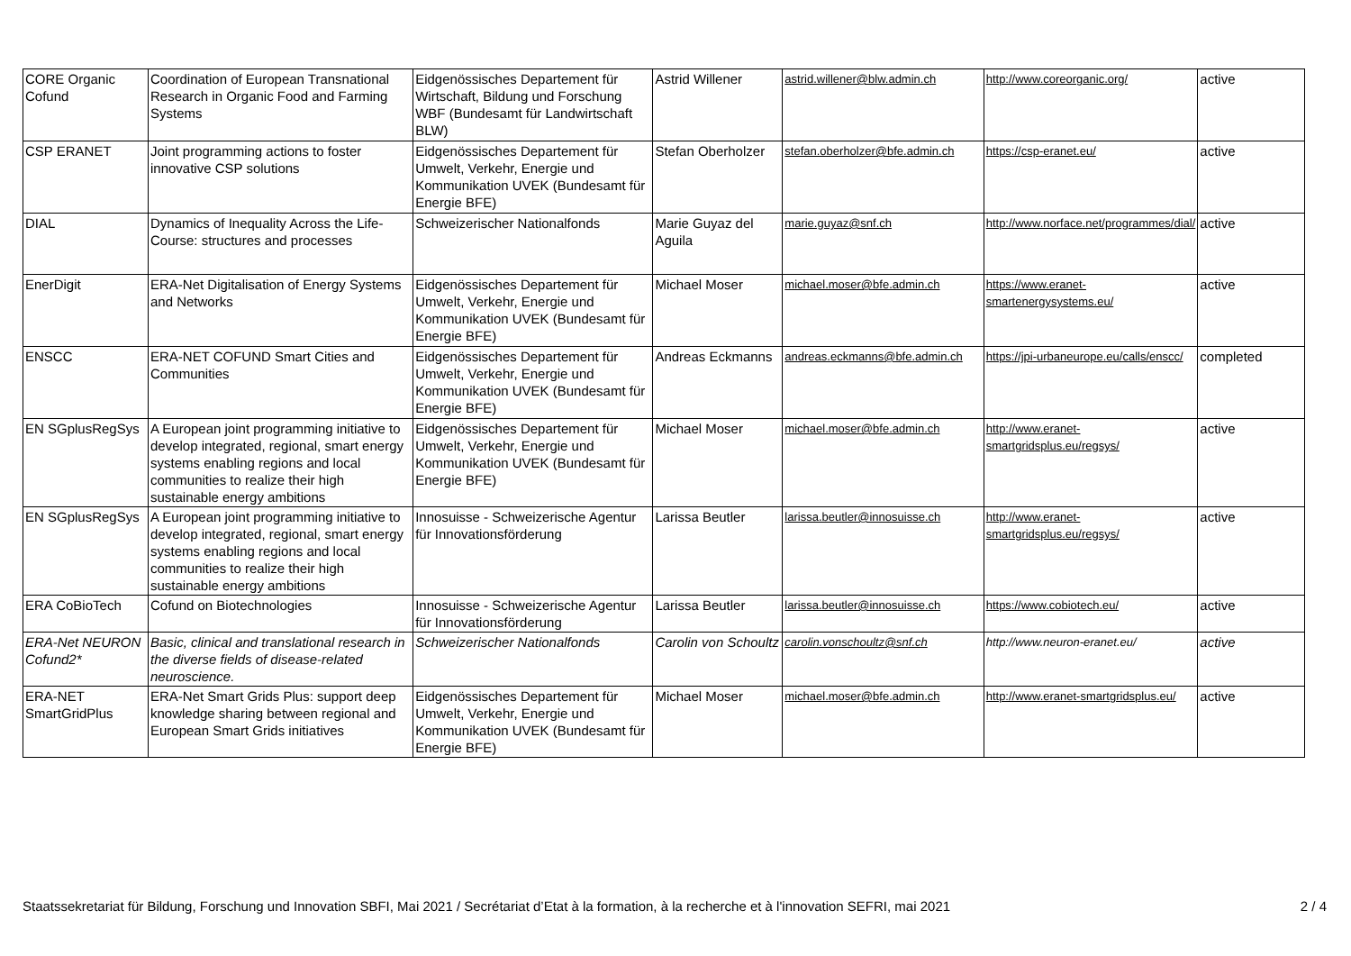| CORE Organic Cofund | Coordination of European Transnational Research in Organic Food and Farming Systems | Eidgenössisches Departement für Wirtschaft, Bildung und Forschung WBF (Bundesamt für Landwirtschaft BLW) | Astrid Willener | astrid.willener@blw.admin.ch | http://www.coreorganic.org/ | active |
| CSP ERANET | Joint programming actions to foster innovative CSP solutions | Eidgenössisches Departement für Umwelt, Verkehr, Energie und Kommunikation UVEK (Bundesamt für Energie BFE) | Stefan Oberholzer | stefan.oberholzer@bfe.admin.ch | https://csp-eranet.eu/ | active |
| DIAL | Dynamics of Inequality Across the Life-Course: structures and processes | Schweizerischer Nationalfonds | Marie Guyaz del Aguila | marie.guyaz@snf.ch | http://www.norface.net/programmes/dial/ | active |
| EnerDigit | ERA-Net Digitalisation of Energy Systems and Networks | Eidgenössisches Departement für Umwelt, Verkehr, Energie und Kommunikation UVEK (Bundesamt für Energie BFE) | Michael Moser | michael.moser@bfe.admin.ch | https://www.eranet-smartenergysystems.eu/ | active |
| ENSCC | ERA-NET COFUND Smart Cities and Communities | Eidgenössisches Departement für Umwelt, Verkehr, Energie und Kommunikation UVEK (Bundesamt für Energie BFE) | Andreas Eckmanns | andreas.eckmanns@bfe.admin.ch | https://jpi-urbaneurope.eu/calls/enscc/ | completed |
| EN SGplusRegSys | A European joint programming initiative to develop integrated, regional, smart energy systems enabling regions and local communities to realize their high sustainable energy ambitions | Eidgenössisches Departement für Umwelt, Verkehr, Energie und Kommunikation UVEK (Bundesamt für Energie BFE) | Michael Moser | michael.moser@bfe.admin.ch | http://www.eranet-smartgridsplus.eu/regsys/ | active |
| EN SGplusRegSys | A European joint programming initiative to develop integrated, regional, smart energy systems enabling regions and local communities to realize their high sustainable energy ambitions | Innosuisse - Schweizerische Agentur für Innovationsförderung | Larissa Beutler | larissa.beutler@innosuisse.ch | http://www.eranet-smartgridsplus.eu/regsys/ | active |
| ERA CoBioTech | Cofund on Biotechnologies | Innosuisse - Schweizerische Agentur für Innovationsförderung | Larissa Beutler | larissa.beutler@innosuisse.ch | https://www.cobiotech.eu/ | active |
| ERA-Net NEURON Cofund2* | Basic, clinical and translational research in the diverse fields of disease-related neuroscience. | Schweizerischer Nationalfonds | Carolin von Schoultz | carolin.vonschoultz@snf.ch | http://www.neuron-eranet.eu/ | active |
| ERA-NET SmartGridPlus | ERA-Net Smart Grids Plus: support deep knowledge sharing between regional and European Smart Grids initiatives | Eidgenössisches Departement für Umwelt, Verkehr, Energie und Kommunikation UVEK (Bundesamt für Energie BFE) | Michael Moser | michael.moser@bfe.admin.ch | http://www.eranet-smartgridsplus.eu/ | active |
Staatssekretariat für Bildung, Forschung und Innovation SBFI, Mai 2021 / Secrétariat d’Etat à la formation, à la recherche et à l'innovation SEFRI, mai 2021 2 / 4